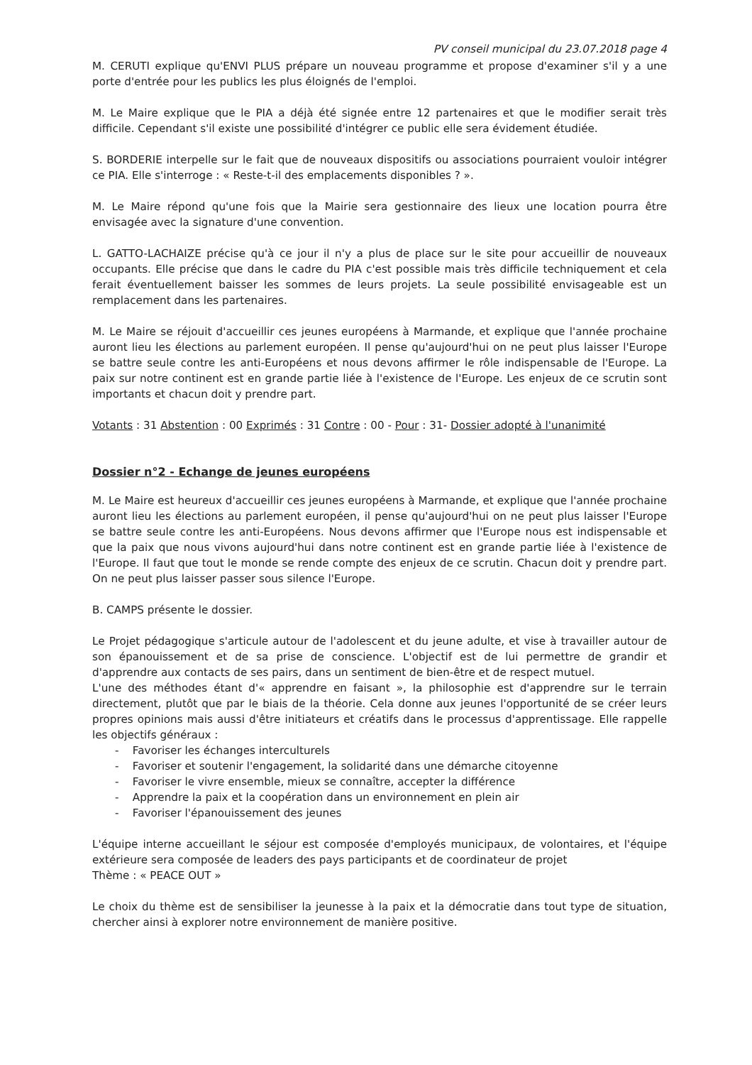PV conseil municipal du 23.07.2018 page 4
M. CERUTI explique qu'ENVI PLUS prépare un nouveau programme et propose d'examiner s'il y a une porte d'entrée pour les publics les plus éloignés de l'emploi.
M. Le Maire explique que le PIA a déjà été signée entre 12 partenaires et que le modifier serait très difficile. Cependant s'il existe une possibilité d'intégrer ce public elle sera évidement étudiée.
S. BORDERIE interpelle sur le fait que de nouveaux dispositifs ou associations pourraient vouloir intégrer ce PIA. Elle s'interroge : « Reste-t-il des emplacements disponibles ? ».
M. Le Maire répond qu'une fois que la Mairie sera gestionnaire des lieux une location pourra être envisagée avec la signature d'une convention.
L. GATTO-LACHAIZE précise qu'à ce jour il n'y a plus de place sur le site pour accueillir de nouveaux occupants. Elle précise que dans le cadre du PIA c'est possible mais très difficile techniquement et cela ferait éventuellement baisser les sommes de leurs projets. La seule possibilité envisageable est un remplacement dans les partenaires.
M. Le Maire se réjouit d'accueillir ces jeunes européens à Marmande, et explique que l'année prochaine auront lieu les élections au parlement européen. Il pense qu'aujourd'hui on ne peut plus laisser l'Europe se battre seule contre les anti-Européens et nous devons affirmer le rôle indispensable de l'Europe. La paix sur notre continent est en grande partie liée à l'existence de l'Europe. Les enjeux de ce scrutin sont importants et chacun doit y prendre part.
Votants : 31 Abstention : 00 Exprimés : 31 Contre : 00 - Pour : 31- Dossier adopté à l'unanimité
Dossier n°2 - Echange de jeunes européens
M. Le Maire est heureux d'accueillir ces jeunes européens à Marmande, et explique que l'année prochaine auront lieu les élections au parlement européen, il pense qu'aujourd'hui on ne peut plus laisser l'Europe se battre seule contre les anti-Européens. Nous devons affirmer que l'Europe nous est indispensable et que la paix que nous vivons aujourd'hui dans notre continent est en grande partie liée à l'existence de l'Europe. Il faut que tout le monde se rende compte des enjeux de ce scrutin. Chacun doit y prendre part. On ne peut plus laisser passer sous silence l'Europe.
B. CAMPS présente le dossier.
Le Projet pédagogique s'articule autour de l'adolescent et du jeune adulte, et vise à travailler autour de son épanouissement et de sa prise de conscience. L'objectif est de lui permettre de grandir et d'apprendre aux contacts de ses pairs, dans un sentiment de bien-être et de respect mutuel.
L'une des méthodes étant d'« apprendre en faisant », la philosophie est d'apprendre sur le terrain directement, plutôt que par le biais de la théorie. Cela donne aux jeunes l'opportunité de se créer leurs propres opinions mais aussi d'être initiateurs et créatifs dans le processus d'apprentissage. Elle rappelle les objectifs généraux :
- Favoriser les échanges interculturels
- Favoriser et soutenir l'engagement, la solidarité dans une démarche citoyenne
- Favoriser le vivre ensemble, mieux se connaître, accepter la différence
- Apprendre la paix et la coopération dans un environnement en plein air
- Favoriser l'épanouissement des jeunes
L'équipe interne accueillant le séjour est composée d'employés municipaux, de volontaires, et l'équipe extérieure sera composée de leaders des pays participants et de coordinateur de projet
Thème : « PEACE OUT »
Le choix du thème est de sensibiliser la jeunesse à la paix et la démocratie dans tout type de situation, chercher ainsi à explorer notre environnement de manière positive.